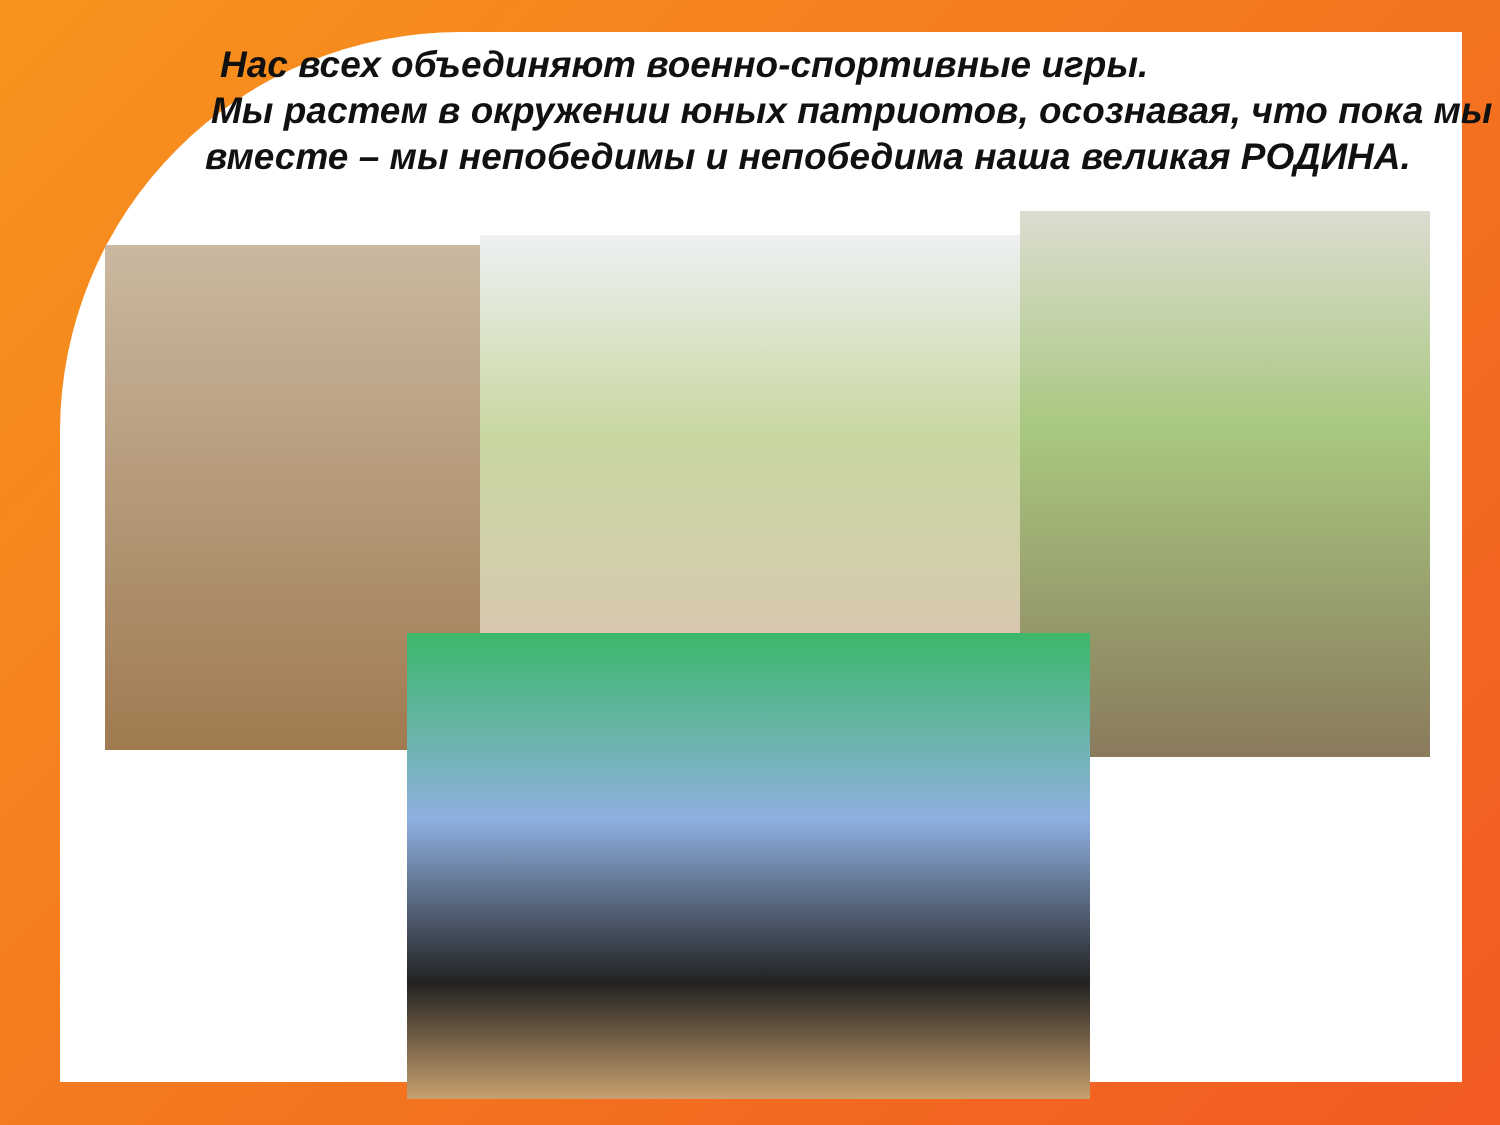Нас всех объединяют военно-спортивные игры.
Мы растем в окружении юных патриотов, осознавая, что пока мы
вместе – мы непобедимы и непобедима наша великая РОДИНА.